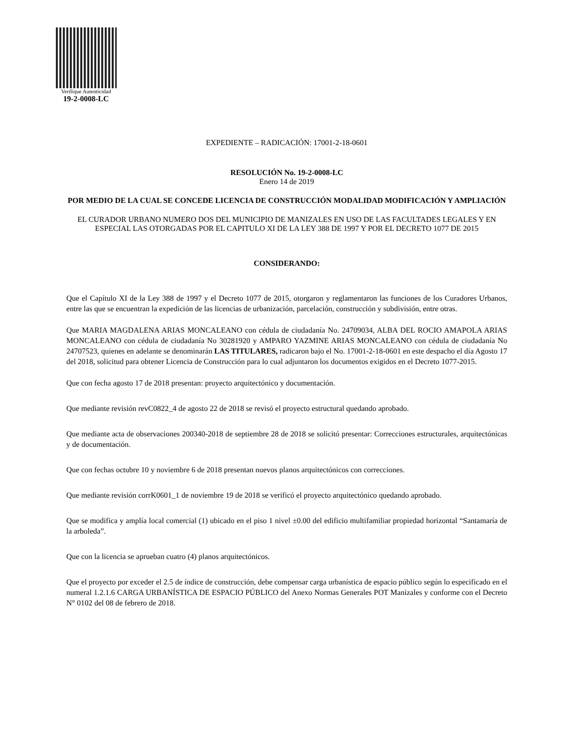Verifique Autenticidad
19-2-0008-LC
EXPEDIENTE – RADICACIÓN: 17001-2-18-0601
RESOLUCIÓN No. 19-2-0008-LC
Enero 14 de 2019
POR MEDIO DE LA CUAL SE CONCEDE LICENCIA DE CONSTRUCCIÓN MODALIDAD MODIFICACIÓN Y AMPLIACIÓN
EL CURADOR URBANO NUMERO DOS DEL MUNICIPIO DE MANIZALES EN USO DE LAS FACULTADES LEGALES Y EN ESPECIAL LAS OTORGADAS POR EL CAPITULO XI DE LA LEY 388 DE 1997 Y POR EL DECRETO 1077 DE 2015
CONSIDERANDO:
Que el Capítulo XI de la Ley 388 de 1997 y el Decreto 1077 de 2015, otorgaron y reglamentaron las funciones de los Curadores Urbanos, entre las que se encuentran la expedición de las licencias de urbanización, parcelación, construcción y subdivisión, entre otras.
Que MARIA MAGDALENA ARIAS MONCALEANO con cédula de ciudadanía No. 24709034, ALBA DEL ROCIO AMAPOLA ARIAS MONCALEANO con cédula de ciudadanía No 30281920 y AMPARO YAZMINE ARIAS MONCALEANO con cédula de ciudadanía No 24707523, quienes en adelante se denominarán LAS TITULARES, radicaron bajo el No. 17001-2-18-0601 en este despacho el día Agosto 17 del 2018, solicitud para obtener Licencia de Construcción para lo cual adjuntaron los documentos exigidos en el Decreto 1077-2015.
Que con fecha agosto 17 de 2018 presentan: proyecto arquitectónico y documentación.
Que mediante revisión revC0822_4 de agosto 22 de 2018 se revisó el proyecto estructural quedando aprobado.
Que mediante acta de observaciones 200340-2018 de septiembre 28 de 2018 se solicitó presentar: Correcciones estructurales, arquitectónicas y de documentación.
Que con fechas octubre 10 y noviembre 6 de 2018 presentan nuevos planos arquitectónicos con correcciones.
Que mediante revisión corrK0601_1 de noviembre 19 de 2018 se verificó el proyecto arquitectónico quedando aprobado.
Que se modifica y amplía local comercial (1) ubicado en el piso 1 nivel ±0.00 del edificio multifamiliar propiedad horizontal “Santamaría de la arboleda”.
Que con la licencia se aprueban cuatro (4) planos arquitectónicos.
Que el proyecto por exceder el 2.5 de índice de construcción, debe compensar carga urbanística de espacio público según lo especificado en el numeral 1.2.1.6 CARGA URBANÍSTICA DE ESPACIO PÚBLICO del Anexo Normas Generales POT Manizales y conforme con el Decreto N° 0102 del 08 de febrero de 2018.